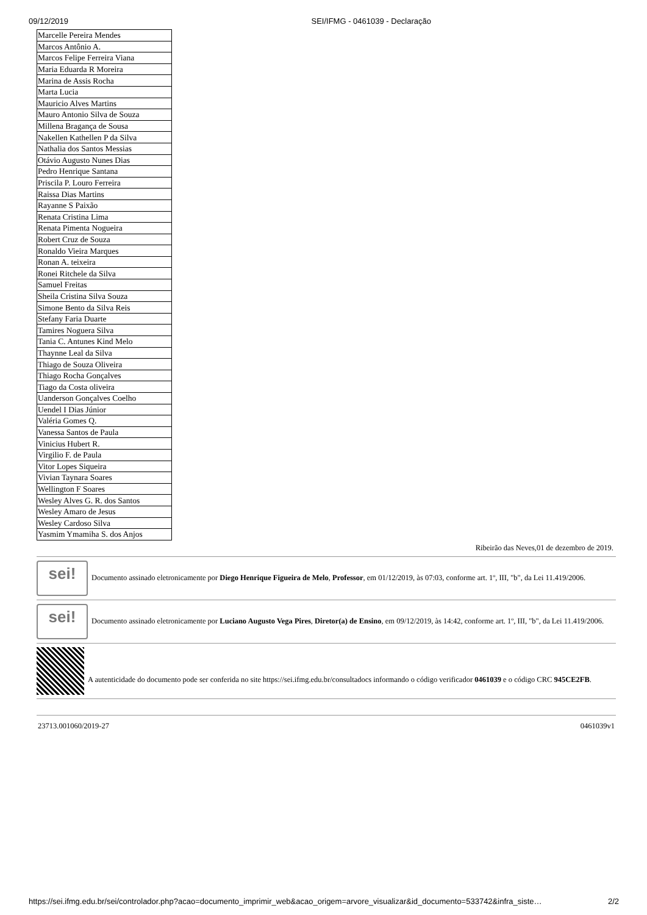09/12/2019 SEI/IFMG - 0461039 - Declaração
| Marcelle Pereira Mendes |
| Marcos Antônio A. |
| Marcos Felipe Ferreira Viana |
| Maria Eduarda R Moreira |
| Marina de Assis Rocha |
| Marta Lucia |
| Mauricio Alves Martins |
| Mauro Antonio Silva de Souza |
| Millena Bragança de Sousa |
| Nakellen Kathellen P da Silva |
| Nathalia dos Santos Messias |
| Otávio Augusto Nunes Dias |
| Pedro Henrique Santana |
| Priscila P. Louro Ferreira |
| Raissa Dias Martins |
| Rayanne S Paixão |
| Renata Cristina Lima |
| Renata Pimenta Nogueira |
| Robert Cruz de Souza |
| Ronaldo Vieira Marques |
| Ronan A. teixeira |
| Ronei Ritchele da Silva |
| Samuel Freitas |
| Sheila Cristina Silva Souza |
| Simone Bento da Silva Reis |
| Stefany Faria Duarte |
| Tamires Noguera Silva |
| Tania C. Antunes Kind Melo |
| Thaynne Leal da Silva |
| Thiago de Souza Oliveira |
| Thiago Rocha Gonçalves |
| Tiago da Costa oliveira |
| Uanderson Gonçalves Coelho |
| Uendel I Dias Júnior |
| Valéria Gomes Q. |
| Vanessa Santos de Paula |
| Vinicius Hubert R. |
| Virgilio F. de Paula |
| Vitor Lopes Siqueira |
| Vivian Taynara Soares |
| Wellington F Soares |
| Wesley Alves G. R. dos Santos |
| Wesley Amaro de Jesus |
| Wesley Cardoso Silva |
| Yasmim Ymamiha S. dos Anjos |
Ribeirão das Neves,01 de dezembro de 2019.
sei!
Documento assinado eletronicamente por Diego Henrique Figueira de Melo, Professor, em 01/12/2019, às 07:03, conforme art. 1º, III, "b", da Lei 11.419/2006.
sei!
Documento assinado eletronicamente por Luciano Augusto Vega Pires, Diretor(a) de Ensino, em 09/12/2019, às 14:42, conforme art. 1º, III, "b", da Lei 11.419/2006.
A autenticidade do documento pode ser conferida no site https://sei.ifmg.edu.br/consultadocs informando o código verificador 0461039 e o código CRC 945CE2FB.
23713.001060/2019-27 0461039v1
https://sei.ifmg.edu.br/sei/controlador.php?acao=documento_imprimir_web&acao_origem=arvore_visualizar&id_documento=533742&infra_siste… 2/2